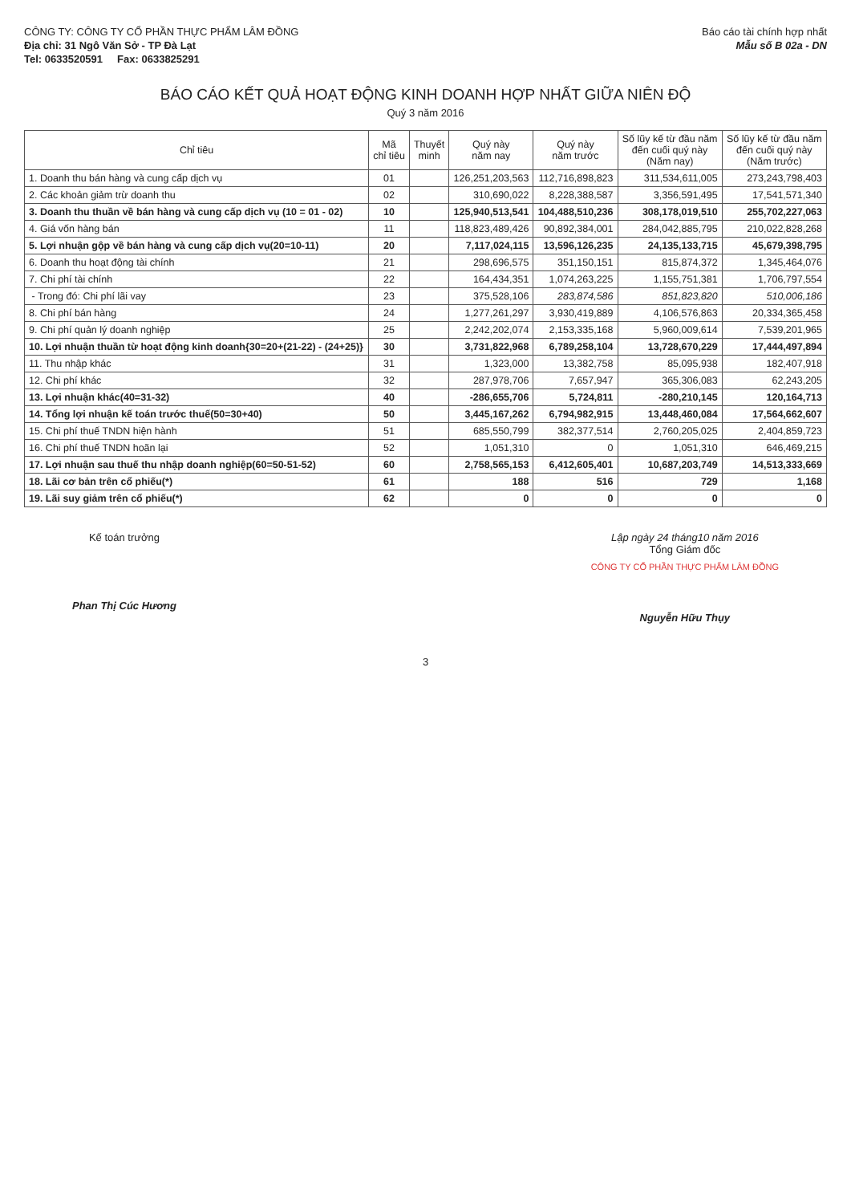CÔNG TY: CÔNG TY CỔ PHẦN THỰC PHẨM LÂM ĐỒNG
Địa chỉ: 31 Ngô Văn Sở - TP Đà Lạt
Tel: 0633520591 Fax: 0633825291
Báo cáo tài chính hợp nhất
Mẫu số B 02a - DN
BÁO CÁO KẾT QUẢ HOẠT ĐỘNG KINH DOANH HỢP NHẤT GIỮA NIÊN ĐỘ
Quý 3 năm 2016
| Chỉ tiêu | Mã chỉ tiêu | Thuyết minh | Quý này năm nay | Quý này năm trước | Số lũy kế từ đầu năm đến cuối quý này (Năm nay) | Số lũy kế từ đầu năm đến cuối quý này (Năm trước) |
| --- | --- | --- | --- | --- | --- | --- |
| 1. Doanh thu bán hàng và cung cấp dịch vụ | 01 | | 126,251,203,563 | 112,716,898,823 | 311,534,611,005 | 273,243,798,403 |
| 2. Các khoản giảm trừ doanh thu | 02 | | 310,690,022 | 8,228,388,587 | 3,356,591,495 | 17,541,571,340 |
| 3. Doanh thu thuần về bán hàng và cung cấp dịch vụ (10 = 01 - 02) | 10 | | 125,940,513,541 | 104,488,510,236 | 308,178,019,510 | 255,702,227,063 |
| 4. Giá vốn hàng bán | 11 | | 118,823,489,426 | 90,892,384,001 | 284,042,885,795 | 210,022,828,268 |
| 5. Lợi nhuận gộp về bán hàng và cung cấp dịch vụ(20=10-11) | 20 | | 7,117,024,115 | 13,596,126,235 | 24,135,133,715 | 45,679,398,795 |
| 6. Doanh thu hoạt động tài chính | 21 | | 298,696,575 | 351,150,151 | 815,874,372 | 1,345,464,076 |
| 7. Chi phí tài chính | 22 | | 164,434,351 | 1,074,263,225 | 1,155,751,381 | 1,706,797,554 |
| - Trong đó: Chi phí lãi vay | 23 | | 375,528,106 | 283,874,586 | 851,823,820 | 510,006,186 |
| 8. Chi phí bán hàng | 24 | | 1,277,261,297 | 3,930,419,889 | 4,106,576,863 | 20,334,365,458 |
| 9. Chi phí quản lý doanh nghiệp | 25 | | 2,242,202,074 | 2,153,335,168 | 5,960,009,614 | 7,539,201,965 |
| 10. Lợi nhuận thuần từ hoạt động kinh doanh{30=20+(21-22) - (24+25)} | 30 | | 3,731,822,968 | 6,789,258,104 | 13,728,670,229 | 17,444,497,894 |
| 11. Thu nhập khác | 31 | | 1,323,000 | 13,382,758 | 85,095,938 | 182,407,918 |
| 12. Chi phí khác | 32 | | 287,978,706 | 7,657,947 | 365,306,083 | 62,243,205 |
| 13. Lợi nhuận khác(40=31-32) | 40 | | -286,655,706 | 5,724,811 | -280,210,145 | 120,164,713 |
| 14. Tổng lợi nhuận kế toán trước thuế(50=30+40) | 50 | | 3,445,167,262 | 6,794,982,915 | 13,448,460,084 | 17,564,662,607 |
| 15. Chi phí thuế TNDN hiện hành | 51 | | 685,550,799 | 382,377,514 | 2,760,205,025 | 2,404,859,723 |
| 16. Chi phí thuế TNDN hoãn lại | 52 | | 1,051,310 | 0 | 1,051,310 | 646,469,215 |
| 17. Lợi nhuận sau thuế thu nhập doanh nghiệp(60=50-51-52) | 60 | | 2,758,565,153 | 6,412,605,401 | 10,687,203,749 | 14,513,333,669 |
| 18. Lãi cơ bản trên cổ phiếu(*) | 61 | | 188 | 516 | 729 | 1,168 |
| 19. Lãi suy giảm trên cổ phiếu(*) | 62 | | 0 | 0 | 0 | 0 |
Kế toán trưởng
Phan Thị Cúc Hương
Lập ngày 24 tháng10 năm 2016
Tổng Giám đốc
CÔNG TY CỔ PHẦN THỰC PHẨM LÂM ĐỒNG
Nguyễn Hữu Thụy
3